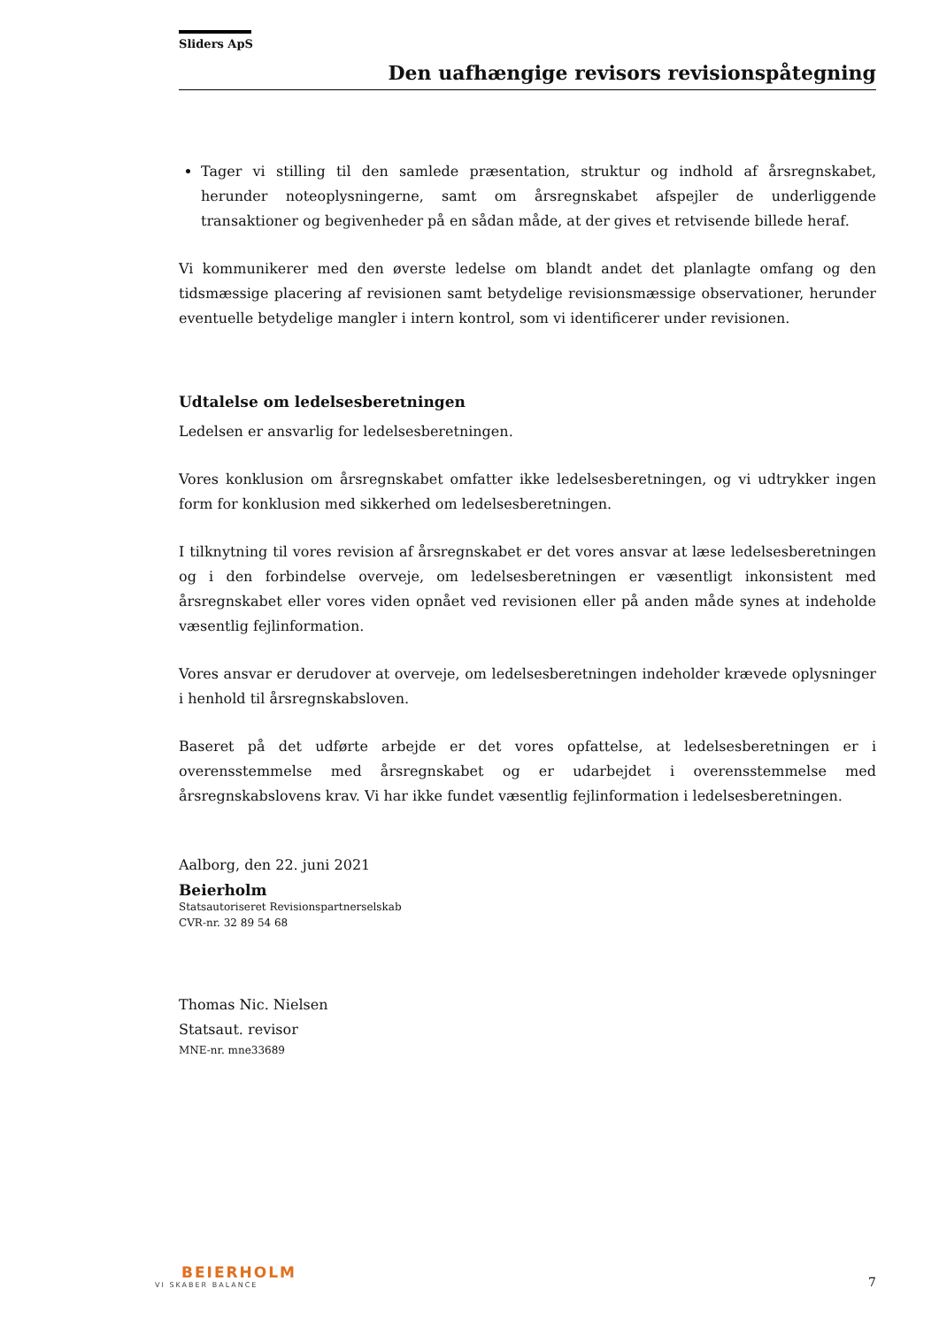Sliders ApS
Den uafhængige revisors revisionspåtegning
Tager vi stilling til den samlede præsentation, struktur og indhold af årsregnskabet, herunder noteoplysningerne, samt om årsregnskabet afspejler de underliggende transaktioner og begivenheder på en sådan måde, at der gives et retvisende billede heraf.
Vi kommunikerer med den øverste ledelse om blandt andet det planlagte omfang og den tidsmæssige placering af revisionen samt betydelige revisionsmæssige observationer, herunder eventuelle betydelige mangler i intern kontrol, som vi identificerer under revisionen.
Udtalelse om ledelsesberetningen
Ledelsen er ansvarlig for ledelsesberetningen.
Vores konklusion om årsregnskabet omfatter ikke ledelsesberetningen, og vi udtrykker ingen form for konklusion med sikkerhed om ledelsesberetningen.
I tilknytning til vores revision af årsregnskabet er det vores ansvar at læse ledelsesberetningen og i den forbindelse overveje, om ledelsesberetningen er væsentligt inkonsistent med årsregnskabet eller vores viden opnået ved revisionen eller på anden måde synes at indeholde væsentlig fejlinformation.
Vores ansvar er derudover at overveje, om ledelsesberetningen indeholder krævede oplysninger i henhold til årsregnskabsloven.
Baseret på det udførte arbejde er det vores opfattelse, at ledelsesberetningen er i overensstemmelse med årsregnskabet og er udarbejdet i overensstemmelse med årsregnskabslovens krav. Vi har ikke fundet væsentlig fejlinformation i ledelsesberetningen.
Aalborg, den 22. juni 2021
Beierholm
Statsautoriseret Revisionspartnerselskab
CVR-nr. 32 89 54 68
Thomas Nic. Nielsen
Statsaut. revisor
MNE-nr. mne33689
BEIERHOLM
VI SKABER BALANCE
7